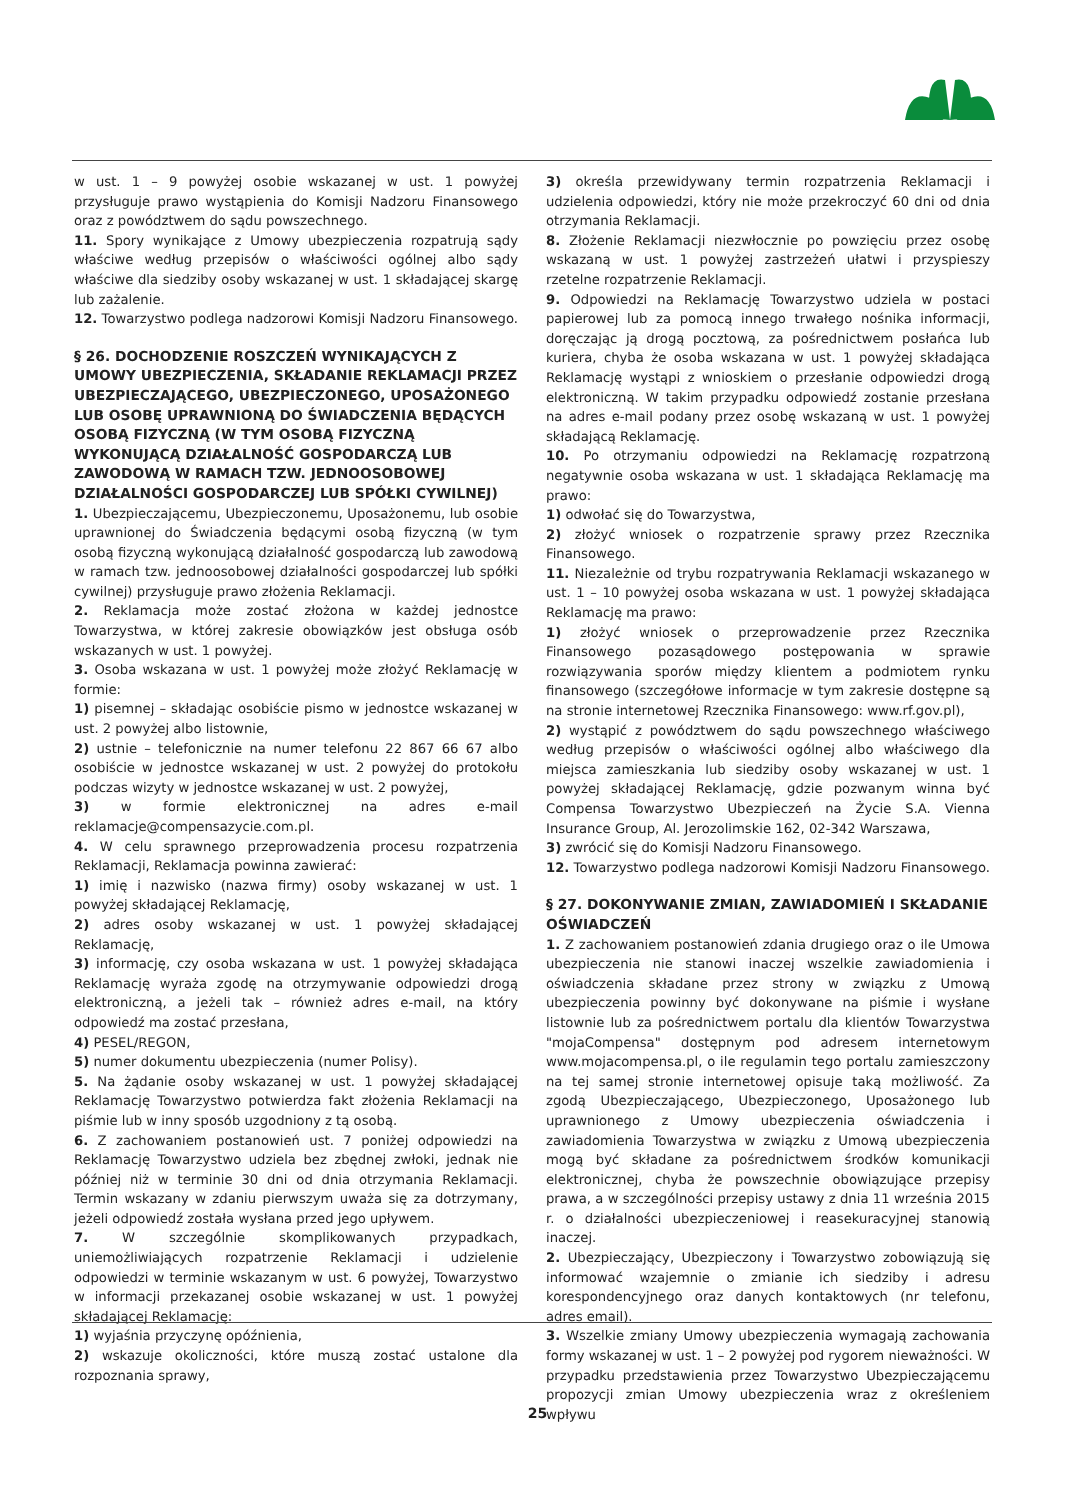w ust. 1 – 9 powyżej osobie wskazanej w ust. 1 powyżej przysługuje prawo wystąpienia do Komisji Nadzoru Finansowego oraz z powództwem do sądu powszechnego.
11. Spory wynikające z Umowy ubezpieczenia rozpatrują sądy właściwe według przepisów o właściwości ogólnej albo sądy właściwe dla siedziby osoby wskazanej w ust. 1 składającej skargę lub zażalenie.
12. Towarzystwo podlega nadzorowi Komisji Nadzoru Finansowego.
§ 26. DOCHODZENIE ROSZCZEŃ WYNIKAJĄCYCH Z UMOWY UBEZPIECZENIA, SKŁADANIE REKLAMACJI PRZEZ UBEZPIECZAJĄCEGO, UBEZPIECZONEGO, UPOSAŻONEGO LUB OSOBĘ UPRAWNIONĄ DO ŚWIADCZENIA BĘDĄCYCH OSOBĄ FIZYCZNĄ (W TYM OSOBĄ FIZYCZNĄ WYKONUJĄCĄ DZIAŁALNOŚĆ GOSPODARCZĄ LUB ZAWODOWĄ W RAMACH TZW. JEDNOOSOBOWEJ DZIAŁALNOŚCI GOSPODARCZEJ LUB SPÓŁKI CYWILNEJ)
1. Ubezpieczającemu, Ubezpieczonemu, Uposażonemu, lub osobie uprawnionej do Świadczenia będącymi osobą fizyczną (w tym osobą fizyczną wykonującą działalność gospodarczą lub zawodową w ramach tzw. jednoosobowej działalności gospodarczej lub spółki cywilnej) przysługuje prawo złożenia Reklamacji.
2. Reklamacja może zostać złożona w każdej jednostce Towarzystwa, w której zakresie obowiązków jest obsługa osób wskazanych w ust. 1 powyżej.
3. Osoba wskazana w ust. 1 powyżej może złożyć Reklamację w formie:
1) pisemnej – składając osobiście pismo w jednostce wskazanej w ust. 2 powyżej albo listownie,
2) ustnie – telefonicznie na numer telefonu 22 867 66 67 albo osobiście w jednostce wskazanej w ust. 2 powyżej do protokołu podczas wizyty w jednostce wskazanej w ust. 2 powyżej,
3) w formie elektronicznej na adres e-mail reklamacje@compensazycie.com.pl.
4. W celu sprawnego przeprowadzenia procesu rozpatrzenia Reklamacji, Reklamacja powinna zawierać:
1) imię i nazwisko (nazwa firmy) osoby wskazanej w ust. 1 powyżej składającej Reklamację,
2) adres osoby wskazanej w ust. 1 powyżej składającej Reklamację,
3) informację, czy osoba wskazana w ust. 1 powyżej składająca Reklamację wyraża zgodę na otrzymywanie odpowiedzi drogą elektroniczną, a jeżeli tak – również adres e-mail, na który odpowiedź ma zostać przesłana,
4) PESEL/REGON,
5) numer dokumentu ubezpieczenia (numer Polisy).
5. Na żądanie osoby wskazanej w ust. 1 powyżej składającej Reklamację Towarzystwo potwierdza fakt złożenia Reklamacji na piśmie lub w inny sposób uzgodniony z tą osobą.
6. Z zachowaniem postanowień ust. 7 poniżej odpowiedzi na Reklamację Towarzystwo udziela bez zbędnej zwłoki, jednak nie później niż w terminie 30 dni od dnia otrzymania Reklamacji. Termin wskazany w zdaniu pierwszym uważa się za dotrzymany, jeżeli odpowiedź została wysłana przed jego upływem.
7. W szczególnie skomplikowanych przypadkach, uniemożliwiających rozpatrzenie Reklamacji i udzielenie odpowiedzi w terminie wskazanym w ust. 6 powyżej, Towarzystwo w informacji przekazanej osobie wskazanej w ust. 1 powyżej składającej Reklamację:
1) wyjaśnia przyczynę opóźnienia,
2) wskazuje okoliczności, które muszą zostać ustalone dla rozpoznania sprawy,
3) określa przewidywany termin rozpatrzenia Reklamacji i udzielenia odpowiedzi, który nie może przekroczyć 60 dni od dnia otrzymania Reklamacji.
8. Złożenie Reklamacji niezwłocznie po powzięciu przez osobę wskazaną w ust. 1 powyżej zastrzeżeń ułatwi i przyspieszy rzetelne rozpatrzenie Reklamacji.
9. Odpowiedzi na Reklamację Towarzystwo udziela w postaci papierowej lub za pomocą innego trwałego nośnika informacji, doręczając ją drogą pocztową, za pośrednictwem posłańca lub kuriera, chyba że osoba wskazana w ust. 1 powyżej składająca Reklamację wystąpi z wnioskiem o przesłanie odpowiedzi drogą elektroniczną. W takim przypadku odpowiedź zostanie przesłana na adres e-mail podany przez osobę wskazaną w ust. 1 powyżej składającą Reklamację.
10. Po otrzymaniu odpowiedzi na Reklamację rozpatrzoną negatywnie osoba wskazana w ust. 1 składająca Reklamację ma prawo:
1) odwołać się do Towarzystwa,
2) złożyć wniosek o rozpatrzenie sprawy przez Rzecznika Finansowego.
11. Niezależnie od trybu rozpatrywania Reklamacji wskazanego w ust. 1 – 10 powyżej osoba wskazana w ust. 1 powyżej składająca Reklamację ma prawo:
1) złożyć wniosek o przeprowadzenie przez Rzecznika Finansowego pozasądowego postępowania w sprawie rozwiązywania sporów między klientem a podmiotem rynku finansowego (szczegółowe informacje w tym zakresie dostępne są na stronie internetowej Rzecznika Finansowego: www.rf.gov.pl),
2) wystąpić z powództwem do sądu powszechnego właściwego według przepisów o właściwości ogólnej albo właściwego dla miejsca zamieszkania lub siedziby osoby wskazanej w ust. 1 powyżej składającej Reklamację, gdzie pozwanym winna być Compensa Towarzystwo Ubezpieczeń na Życie S.A. Vienna Insurance Group, Al. Jerozolimskie 162, 02-342 Warszawa,
3) zwrócić się do Komisji Nadzoru Finansowego.
12. Towarzystwo podlega nadzorowi Komisji Nadzoru Finansowego.
§ 27. DOKONYWANIE ZMIAN, ZAWIADOMIEŃ I SKŁADANIE OŚWIADCZEŃ
1. Z zachowaniem postanowień zdania drugiego oraz o ile Umowa ubezpieczenia nie stanowi inaczej wszelkie zawiadomienia i oświadczenia składane przez strony w związku z Umową ubezpieczenia powinny być dokonywane na piśmie i wysłane listownie lub za pośrednictwem portalu dla klientów Towarzystwa "mojaCompensa" dostępnym pod adresem internetowym www.mojacompensa.pl, o ile regulamin tego portalu zamieszczony na tej samej stronie internetowej opisuje taką możliwość. Za zgodą Ubezpieczającego, Ubezpieczonego, Uposażonego lub uprawnionego z Umowy ubezpieczenia oświadczenia i zawiadomienia Towarzystwa w związku z Umową ubezpieczenia mogą być składane za pośrednictwem środków komunikacji elektronicznej, chyba że powszechnie obowiązujące przepisy prawa, a w szczególności przepisy ustawy z dnia 11 września 2015 r. o działalności ubezpieczeniowej i reasekuracyjnej stanowią inaczej.
2. Ubezpieczający, Ubezpieczony i Towarzystwo zobowiązują się informować wzajemnie o zmianie ich siedziby i adresu korespondencyjnego oraz danych kontaktowych (nr telefonu, adres email).
3. Wszelkie zmiany Umowy ubezpieczenia wymagają zachowania formy wskazanej w ust. 1 – 2 powyżej pod rygorem nieważności. W przypadku przedstawienia przez Towarzystwo Ubezpieczającemu propozycji zmian Umowy ubezpieczenia wraz z określeniem wpływu
25